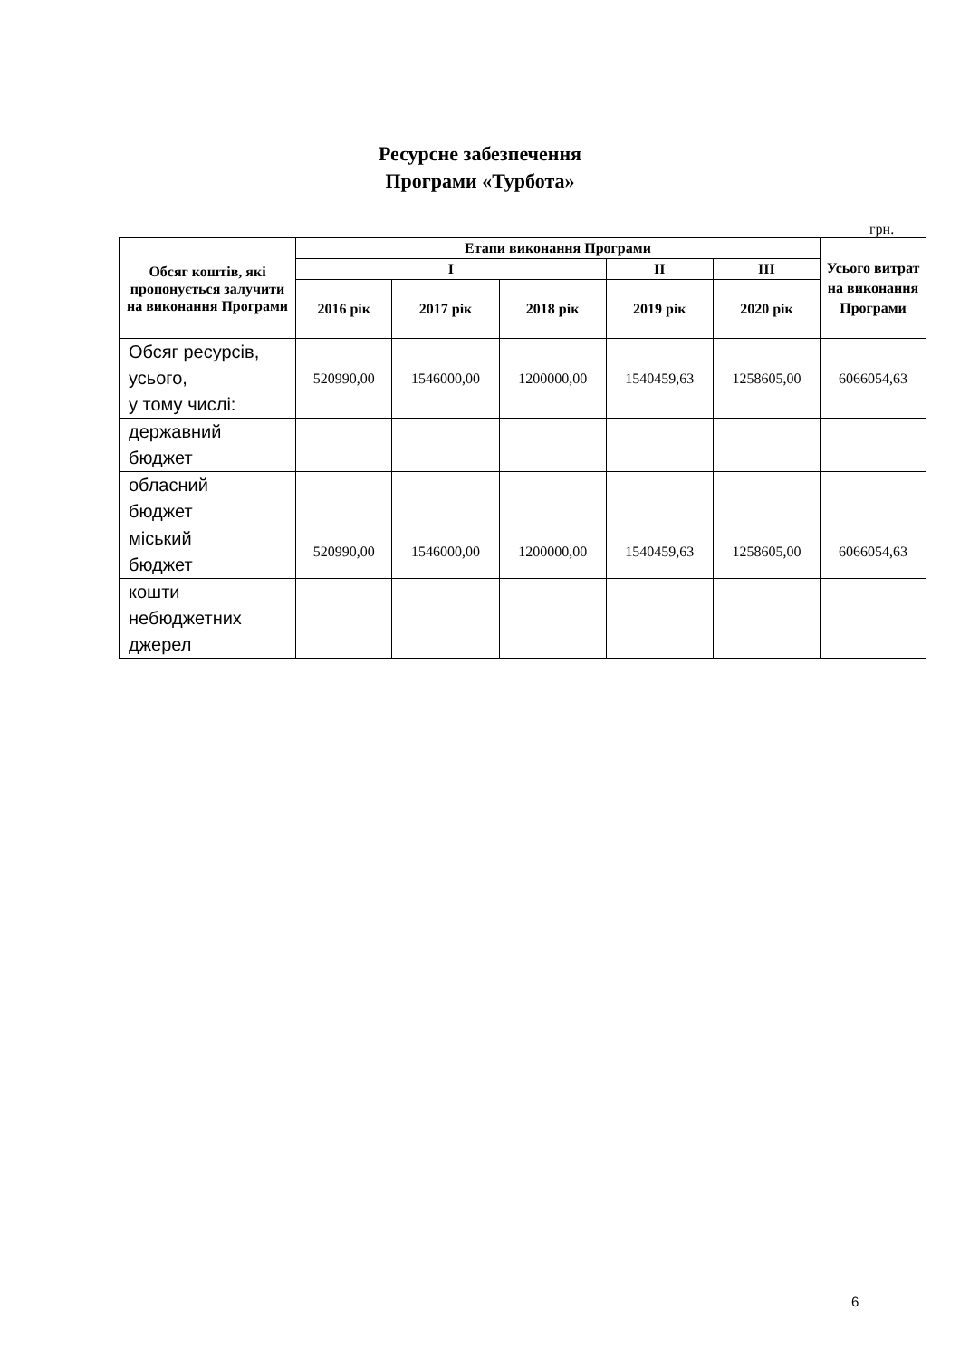Ресурсне забезпечення
Програми «Турбота»
грн.
| Обсяг коштів, які пропонується залучити на виконання Програми | Етапи виконання Програми | | | | | Усього витрат на виконання Програми |
| --- | --- | --- | --- | --- | --- | --- |
| | I | | | II | III | |
| | 2016 рік | 2017 рік | 2018 рік | 2019 рік | 2020 рік | |
| Обсяг ресурсів, усього, у тому числі: | 520990,00 | 1546000,00 | 1200000,00 | 1540459,63 | 1258605,00 | 6066054,63 |
| державний бюджет | | | | | | |
| обласний бюджет | | | | | | |
| міський бюджет | 520990,00 | 1546000,00 | 1200000,00 | 1540459,63 | 1258605,00 | 6066054,63 |
| кошти небюджетних джерел | | | | | | |
6